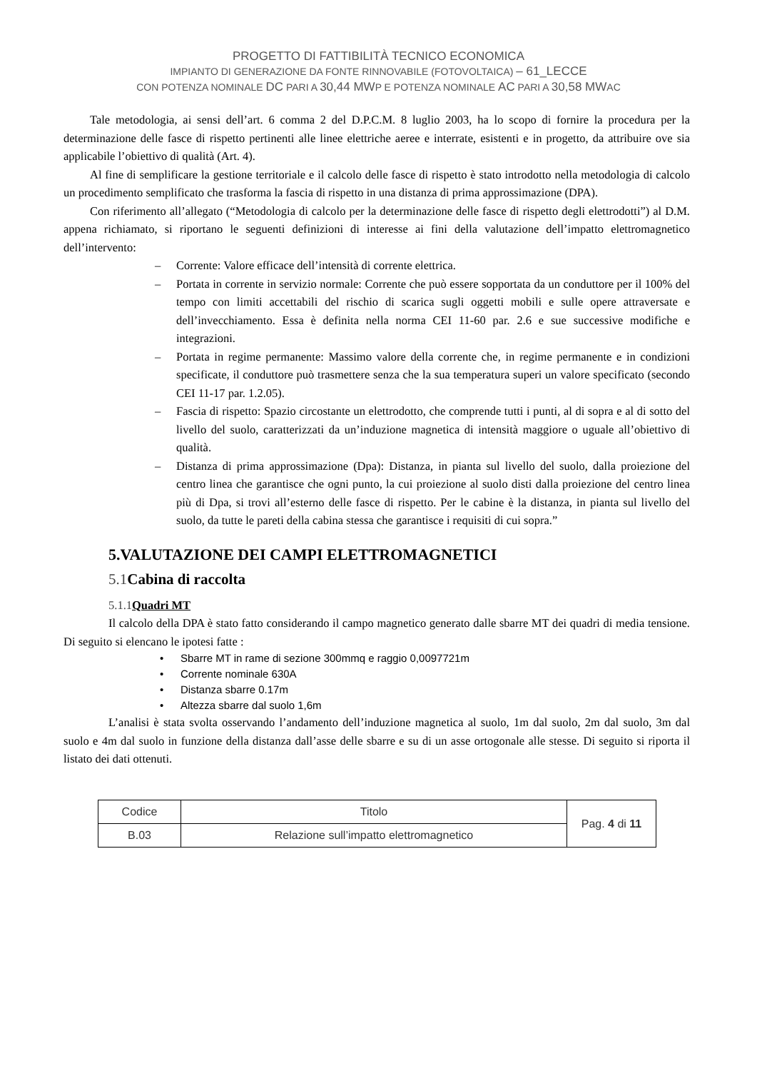PROGETTO DI FATTIBILITÀ TECNICO ECONOMICA
IMPIANTO DI GENERAZIONE DA FONTE RINNOVABILE (FOTOVOLTAICA) – 61_LECCE
CON POTENZA NOMINALE DC PARI A 30,44 MWP E POTENZA NOMINALE AC PARI A 30,58 MWAC
Tale metodologia, ai sensi dell’art. 6 comma 2 del D.P.C.M. 8 luglio 2003, ha lo scopo di fornire la procedura per la determinazione delle fasce di rispetto pertinenti alle linee elettriche aeree e interrate, esistenti e in progetto, da attribuire ove sia applicabile l’obiettivo di qualità (Art. 4).
Al fine di semplificare la gestione territoriale e il calcolo delle fasce di rispetto è stato introdotto nella metodologia di calcolo un procedimento semplificato che trasforma la fascia di rispetto in una distanza di prima approssimazione (DPA).
Con riferimento all’allegato (“Metodologia di calcolo per la determinazione delle fasce di rispetto degli elettrodotti”) al D.M. appena richiamato, si riportano le seguenti definizioni di interesse ai fini della valutazione dell’impatto elettromagnetico dell’intervento:
– Corrente: Valore efficace dell’intensità di corrente elettrica.
– Portata in corrente in servizio normale: Corrente che può essere sopportata da un conduttore per il 100% del tempo con limiti accettabili del rischio di scarica sugli oggetti mobili e sulle opere attraversate e dell’invecchiamento. Essa è definita nella norma CEI 11-60 par. 2.6 e sue successive modifiche e integrazioni.
– Portata in regime permanente: Massimo valore della corrente che, in regime permanente e in condizioni specificate, il conduttore può trasmettere senza che la sua temperatura superi un valore specificato (secondo CEI 11-17 par. 1.2.05).
– Fascia di rispetto: Spazio circostante un elettrodotto, che comprende tutti i punti, al di sopra e al di sotto del livello del suolo, caratterizzati da un’induzione magnetica di intensità maggiore o uguale all’obiettivo di qualità.
– Distanza di prima approssimazione (Dpa): Distanza, in pianta sul livello del suolo, dalla proiezione del centro linea che garantisce che ogni punto, la cui proiezione al suolo disti dalla proiezione del centro linea più di Dpa, si trovi all’esterno delle fasce di rispetto. Per le cabine è la distanza, in pianta sul livello del suolo, da tutte le pareti della cabina stessa che garantisce i requisiti di cui sopra.”
5.VALUTAZIONE DEI CAMPI ELETTROMAGNETICI
5.1 Cabina di raccolta
5.1.1 Quadri MT
Il calcolo della DPA è stato fatto considerando il campo magnetico generato dalle sbarre MT dei quadri di media tensione. Di seguito si elencano le ipotesi fatte :
• Sbarre MT in rame di sezione 300mmq e raggio 0,0097721m
• Corrente nominale 630A
• Distanza sbarre 0.17m
• Altezza sbarre dal suolo 1,6m
L’analisi è stata svolta osservando l’andamento dell’induzione magnetica al suolo, 1m dal suolo, 2m dal suolo, 3m dal suolo e 4m dal suolo in funzione della distanza dall’asse delle sbarre e su di un asse ortogonale alle stesse. Di seguito si riporta il listato dei dati ottenuti.
| Codice | Titolo | Pag. 4 di 11 |
| B.03 | Relazione sull’impatto elettromagnetico | |